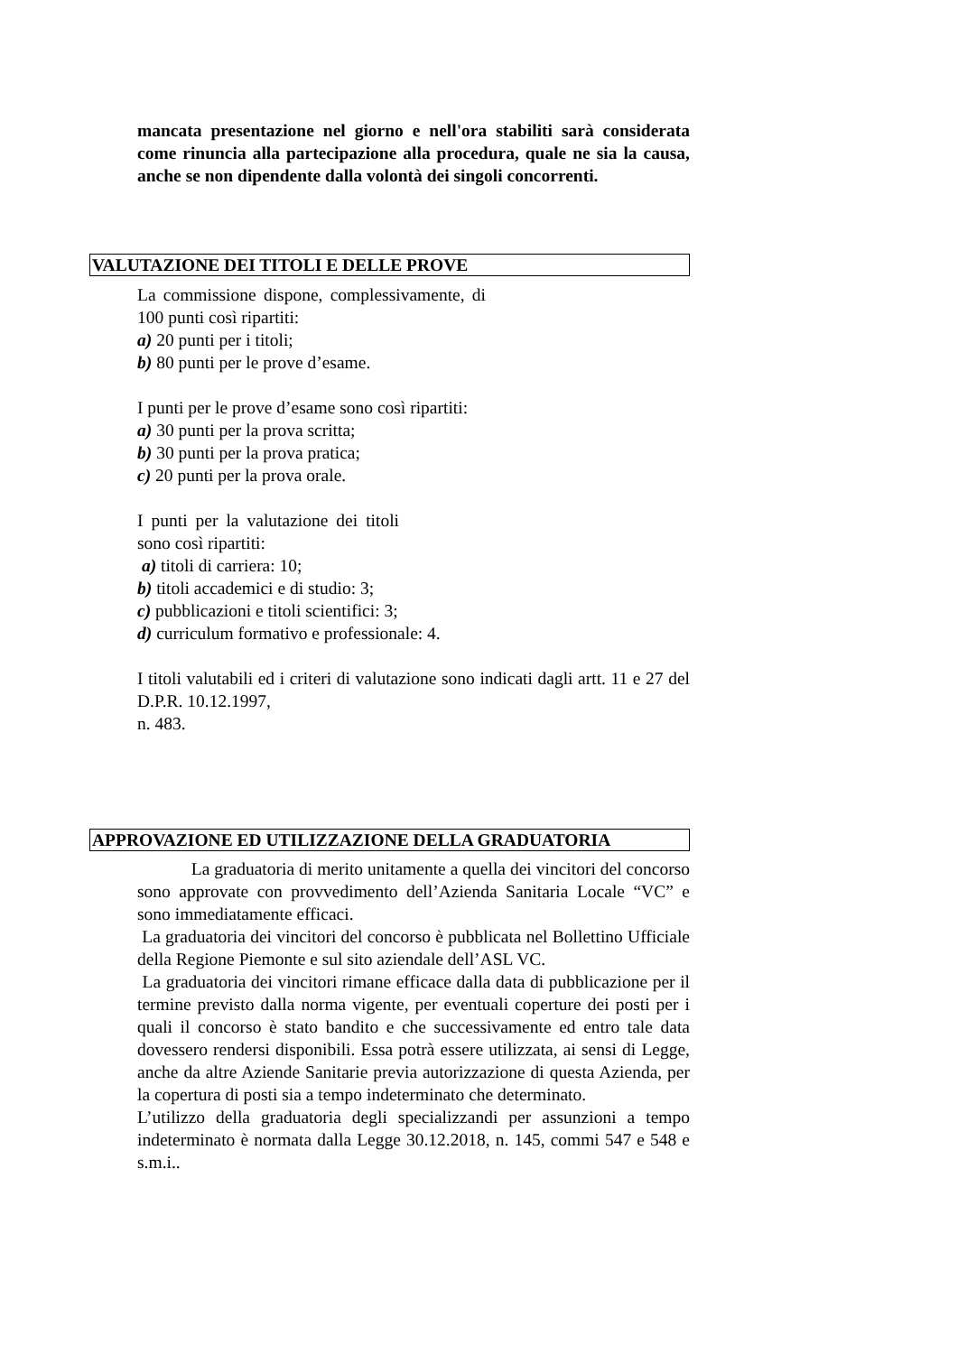mancata presentazione nel giorno e nell'ora stabiliti sarà considerata come rinuncia alla partecipazione alla procedura, quale ne sia la causa, anche se non dipendente dalla volontà dei singoli concorrenti.
VALUTAZIONE DEI TITOLI E DELLE PROVE
La commissione dispone, complessivamente, di 100 punti così ripartiti:
a) 20 punti per i titoli;
b) 80 punti per le prove d’esame.
I punti per le prove d’esame sono così ripartiti:
a) 30 punti per la prova scritta;
b) 30 punti per la prova pratica;
c) 20 punti per la prova orale.
I punti per la valutazione dei titoli sono così ripartiti:
a) titoli di carriera: 10;
b) titoli accademici e di studio: 3;
c) pubblicazioni e titoli scientifici: 3;
d) curriculum formativo e professionale: 4.
I titoli valutabili ed i criteri di valutazione sono indicati dagli artt. 11 e 27 del D.P.R. 10.12.1997,
n. 483.
APPROVAZIONE ED UTILIZZAZIONE DELLA GRADUATORIA
La graduatoria di merito unitamente a quella dei vincitori del concorso sono approvate con provvedimento dell’Azienda Sanitaria Locale “VC” e sono immediatamente efficaci.
La graduatoria dei vincitori del concorso è pubblicata nel Bollettino Ufficiale della Regione Piemonte e sul sito aziendale dell’ASL VC.
La graduatoria dei vincitori rimane efficace dalla data di pubblicazione per il termine previsto dalla norma vigente, per eventuali coperture dei posti per i quali il concorso è stato bandito e che successivamente ed entro tale data dovessero rendersi disponibili. Essa potrà essere utilizzata, ai sensi di Legge, anche da altre Aziende Sanitarie previa autorizzazione di questa Azienda, per la copertura di posti sia a tempo indeterminato che determinato.
L’utilizzo della graduatoria degli specializzandi per assunzioni a tempo indeterminato è normata dalla Legge 30.12.2018, n. 145, commi 547 e 548 e s.m.i..